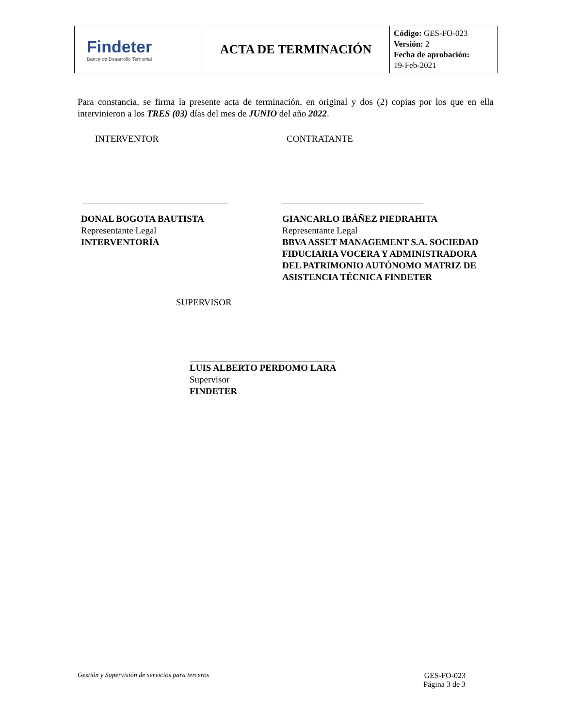| Findeter Banca de Desarrollo Territorial | ACTA DE TERMINACIÓN | Código: GES-FO-023 Versión: 2 Fecha de aprobación: 19-Feb-2021 |
Para constancia, se firma la presente acta de terminación, en original y dos (2) copias por los que en ella intervinieron a los TRES (03) días del mes de JUNIO del año 2022.
INTERVENTOR
DONAL BOGOTA BAUTISTA
Representante Legal
INTERVENTORÍA
CONTRATANTE
GIANCARLO IBÁÑEZ PIEDRAHITA
Representante Legal
BBVA ASSET MANAGEMENT S.A. SOCIEDAD FIDUCIARIA VOCERA Y ADMINISTRADORA DEL PATRIMONIO AUTÓNOMO MATRIZ DE ASISTENCIA TÉCNICA FINDETER
SUPERVISOR
LUIS ALBERTO PERDOMO LARA
Supervisor
FINDETER
Gestión y Supervisión de servicios para terceros
GES-FO-023
Página 3 de 3